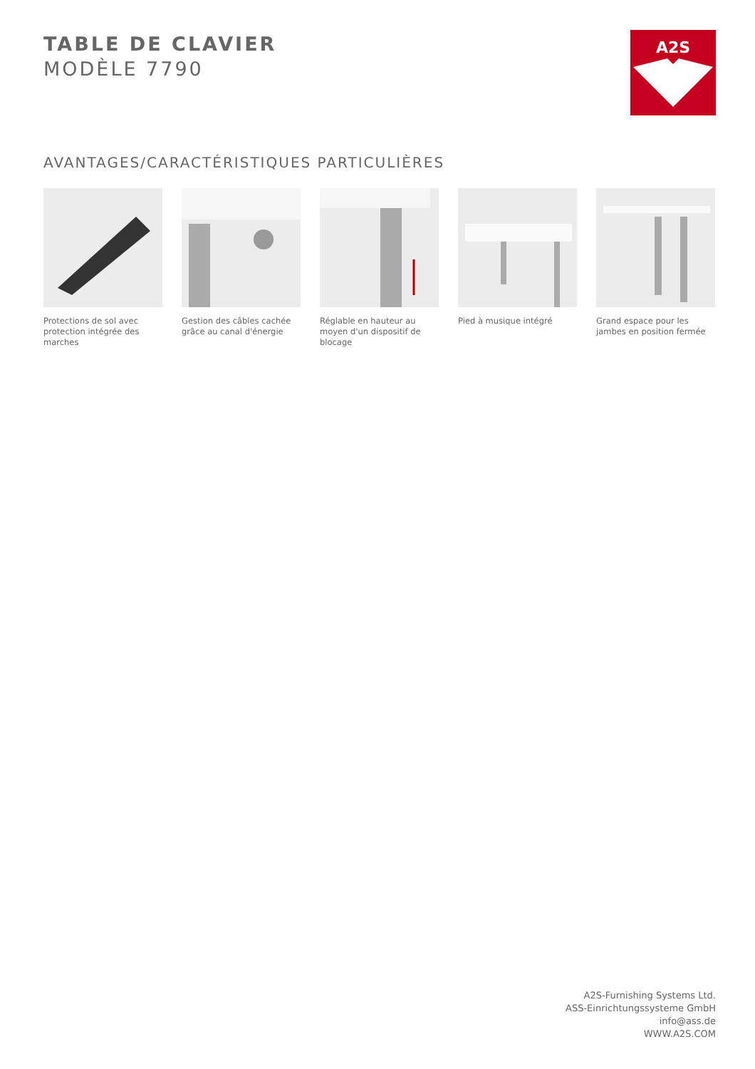TABLE DE CLAVIER
MODÈLE 7790
A2S
AVANTAGES/CARACTÉRISTIQUES PARTICULIÈRES
Protections de sol avec protection intégrée des marches
Gestion des câbles cachée grâce au canal d'énergie
Réglable en hauteur au moyen d'un dispositif de blocage
Pied à musique intégré Grand espace pour les jambes en position fermée
A2S-Furnishing Systems Ltd.
ASS-Einrichtungssysteme GmbH
info@ass.de
WWW.A2S.COM